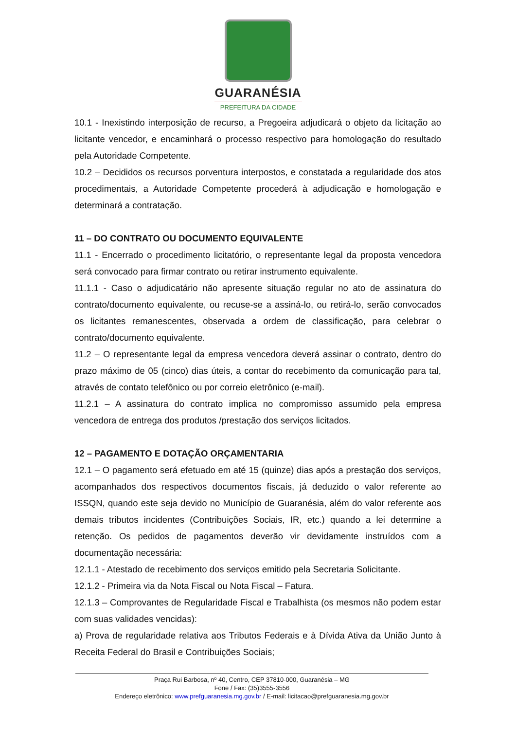GUARANÉSIA
PREFEITURA DA CIDADE
10.1 - Inexistindo interposição de recurso, a Pregoeira adjudicará o objeto da licitação ao licitante vencedor, e encaminhará o processo respectivo para homologação do resultado pela Autoridade Competente.
10.2 – Decididos os recursos porventura interpostos, e constatada a regularidade dos atos procedimentais, a Autoridade Competente procederá à adjudicação e homologação e determinará a contratação.
11 – DO CONTRATO OU DOCUMENTO EQUIVALENTE
11.1 - Encerrado o procedimento licitatório, o representante legal da proposta vencedora será convocado para firmar contrato ou retirar instrumento equivalente.
11.1.1 - Caso o adjudicatário não apresente situação regular no ato de assinatura do contrato/documento equivalente, ou recuse-se a assiná-lo, ou retirá-lo, serão convocados os licitantes remanescentes, observada a ordem de classificação, para celebrar o contrato/documento equivalente.
11.2 – O representante legal da empresa vencedora deverá assinar o contrato, dentro do prazo máximo de 05 (cinco) dias úteis, a contar do recebimento da comunicação para tal, através de contato telefônico ou por correio eletrônico (e-mail).
11.2.1 – A assinatura do contrato implica no compromisso assumido pela empresa vencedora de entrega dos produtos /prestação dos serviços licitados.
12 – PAGAMENTO E DOTAÇÃO ORÇAMENTARIA
12.1 – O pagamento será efetuado em até 15 (quinze) dias após a prestação dos serviços, acompanhados dos respectivos documentos fiscais, já deduzido o valor referente ao ISSQN, quando este seja devido no Município de Guaranésia, além do valor referente aos demais tributos incidentes (Contribuições Sociais, IR, etc.) quando a lei determine a retenção. Os pedidos de pagamentos deverão vir devidamente instruídos com a documentação necessária:
12.1.1 - Atestado de recebimento dos serviços emitido pela Secretaria Solicitante.
12.1.2 - Primeira via da Nota Fiscal ou Nota Fiscal – Fatura.
12.1.3 – Comprovantes de Regularidade Fiscal e Trabalhista (os mesmos não podem estar com suas validades vencidas):
a) Prova de regularidade relativa aos Tributos Federais e à Dívida Ativa da União Junto à Receita Federal do Brasil e Contribuições Sociais;
Praça Rui Barbosa, nº 40, Centro, CEP 37810-000, Guaranésia – MG
Fone / Fax: (35)3555-3556
Endereço eletrônico: www.prefguaranesia.mg.gov.br / E-mail: licitacao@prefguaranesia.mg.gov.br